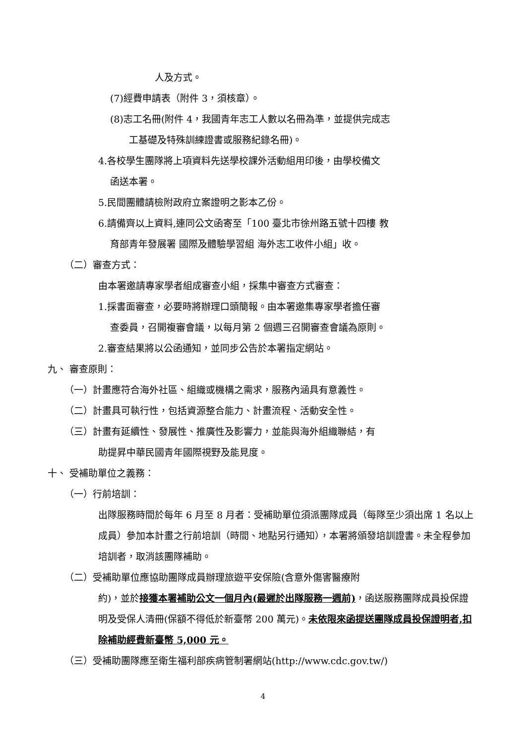人及方式。
(7)經費申請表（附件 3，須核章）。
(8)志工名冊(附件 4，我國青年志工人數以名冊為準，並提供完成志
工基礎及特殊訓練證書或服務紀錄名冊)。
4.各校學生團隊將上項資料先送學校課外活動組用印後，由學校備文
函送本署。
5.民間團體請檢附政府立案證明之影本乙份。
6.請備齊以上資料,連同公文函寄至「100 臺北市徐州路五號十四樓 教
育部青年發展署 國際及體驗學習組 海外志工收件小組」收。
（二）審查方式：
由本署邀請專家學者組成審查小組，採集中審查方式審查：
1.採書面審查，必要時將辦理口頭簡報。由本署邀集專家學者擔任審
查委員，召開複審會議，以每月第 2 個週三召開審查會議為原則。
2.審查結果將以公函通知，並同步公告於本署指定網站。
九、 審查原則：
（一）計畫應符合海外社區、組織或機構之需求，服務內涵具有意義性。
（二）計畫具可執行性，包括資源整合能力、計畫流程、活動安全性。
（三）計畫有延續性、發展性、推廣性及影響力，並能與海外組織聯結，有
助提昇中華民國青年國際視野及能見度。
十、 受補助單位之義務：
（一）行前培訓：
出隊服務時間於每年 6 月至 8 月者：受補助單位須派團隊成員（每隊至少須出席 1 名以上成員）參加本計畫之行前培訓（時間、地點另行通知），本署將頒發培訓證書。未全程參加培訓者，取消該團隊補助。
（二）受補助單位應協助團隊成員辦理旅遊平安保險(含意外傷害醫療附
約)，並於接獲本署補助公文一個月內(最遲於出隊服務一週前)，函送服務團隊成員投保證明及受保人清冊(保額不得低於新臺幣 200 萬元)。未依限來函提送團隊成員投保證明者,扣除補助經費新臺幣 5,000 元。
（三）受補助團隊應至衛生福利部疾病管制署網站(http://www.cdc.gov.tw/)
4